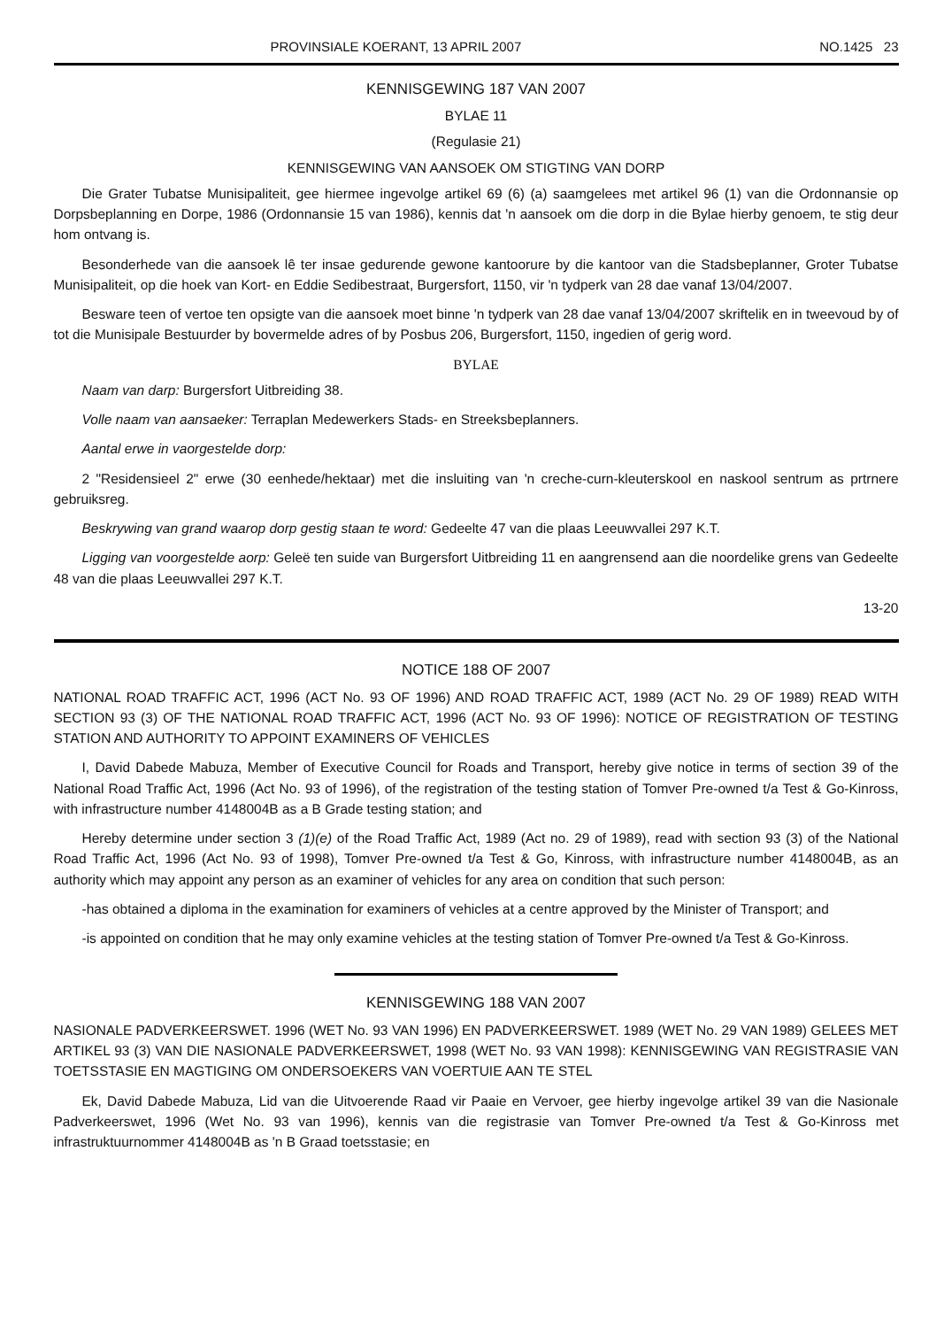PROVINSIALE KOERANT, 13 APRIL 2007 NO.1425 23
KENNISGEWING 187 VAN 2007
BYLAE 11
(Regulasie 21)
KENNISGEWING VAN AANSOEK OM STIGTING VAN DORP
Die Grater Tubatse Munisipaliteit, gee hiermee ingevolge artikel 69 (6) (a) saamgelees met artikel 96 (1) van die Ordonnansie op Dorpsbeplanning en Dorpe, 1986 (Ordonnansie 15 van 1986), kennis dat 'n aansoek om die dorp in die Bylae hierby genoem, te stig deur hom ontvang is.
Besonderhede van die aansoek lê ter insae gedurende gewone kantoorure by die kantoor van die Stadsbeplanner, Groter Tubatse Munisipaliteit, op die hoek van Kort- en Eddie Sedibestraat, Burgersfort, 1150, vir 'n tydperk van 28 dae vanaf 13/04/2007.
Besware teen of vertoe ten opsigte van die aansoek moet binne 'n tydperk van 28 dae vanaf 13/04/2007 skriftelik en in tweevoud by of tot die Munisipale Bestuurder by bovermelde adres of by Posbus 206, Burgersfort, 1150, ingedien of gerig word.
BYLAE
Naam van darp: Burgersfort Uitbreiding 38.
Volle naam van aansaeker: Terraplan Medewerkers Stads- en Streeksbeplanners.
Aantal erwe in vaorgestelde dorp:
2 "Residensieel 2" erwe (30 eenhede/hektaar) met die insluiting van 'n creche-curn-kleuterskool en naskool sentrum as prtrnere gebruiksreg.
Beskrywing van grand waarop dorp gestig staan te word: Gedeelte 47 van die plaas Leeuwvallei 297 K.T.
Ligging van voorgestelde aorp: Geleë ten suide van Burgersfort Uitbreiding 11 en aangrensend aan die noordelike grens van Gedeelte 48 van die plaas Leeuwvallei 297 K.T.
13-20
NOTICE 188 OF 2007
NATIONAL ROAD TRAFFIC ACT, 1996 (ACT No. 93 OF 1996) AND ROAD TRAFFIC ACT, 1989 (ACT No. 29 OF 1989) READ WITH SECTION 93 (3) OF THE NATIONAL ROAD TRAFFIC ACT, 1996 (ACT No. 93 OF 1996): NOTICE OF REGISTRATION OF TESTING STATION AND AUTHORITY TO APPOINT EXAMINERS OF VEHICLES
I, David Dabede Mabuza, Member of Executive Council for Roads and Transport, hereby give notice in terms of section 39 of the National Road Traffic Act, 1996 (Act No. 93 of 1996), of the registration of the testing station of Tomver Pre-owned t/a Test & Go-Kinross, with infrastructure number 4148004B as a B Grade testing station; and
Hereby determine under section 3 (1)(e) of the Road Traffic Act, 1989 (Act no. 29 of 1989), read with section 93 (3) of the National Road Traffic Act, 1996 (Act No. 93 of 1998), Tomver Pre-owned t/a Test & Go, Kinross, with infrastructure number 4148004B, as an authority which may appoint any person as an examiner of vehicles for any area on condition that such person:
-has obtained a diploma in the examination for examiners of vehicles at a centre approved by the Minister of Transport; and
-is appointed on condition that he may only examine vehicles at the testing station of Tomver Pre-owned t/a Test & Go-Kinross.
KENNISGEWING 188 VAN 2007
NASIONALE PADVERKEERSWET. 1996 (WET No. 93 VAN 1996) EN PADVERKEERSWET. 1989 (WET No. 29 VAN 1989) GELEES MET ARTIKEL 93 (3) VAN DIE NASIONALE PADVERKEERSWET, 1998 (WET No. 93 VAN 1998): KENNISGEWING VAN REGISTRASIE VAN TOETSSTASIE EN MAGTIGING OM ONDERSOEKERS VAN VOERTUIE AAN TE STEL
Ek, David Dabede Mabuza, Lid van die Uitvoerende Raad vir Paaie en Vervoer, gee hierby ingevolge artikel 39 van die Nasionale Padverkeerswet, 1996 (Wet No. 93 van 1996), kennis van die registrasie van Tomver Pre-owned t/a Test & Go-Kinross met infrastruktuurnommer 4148004B as 'n B Graad toetsstasie; en